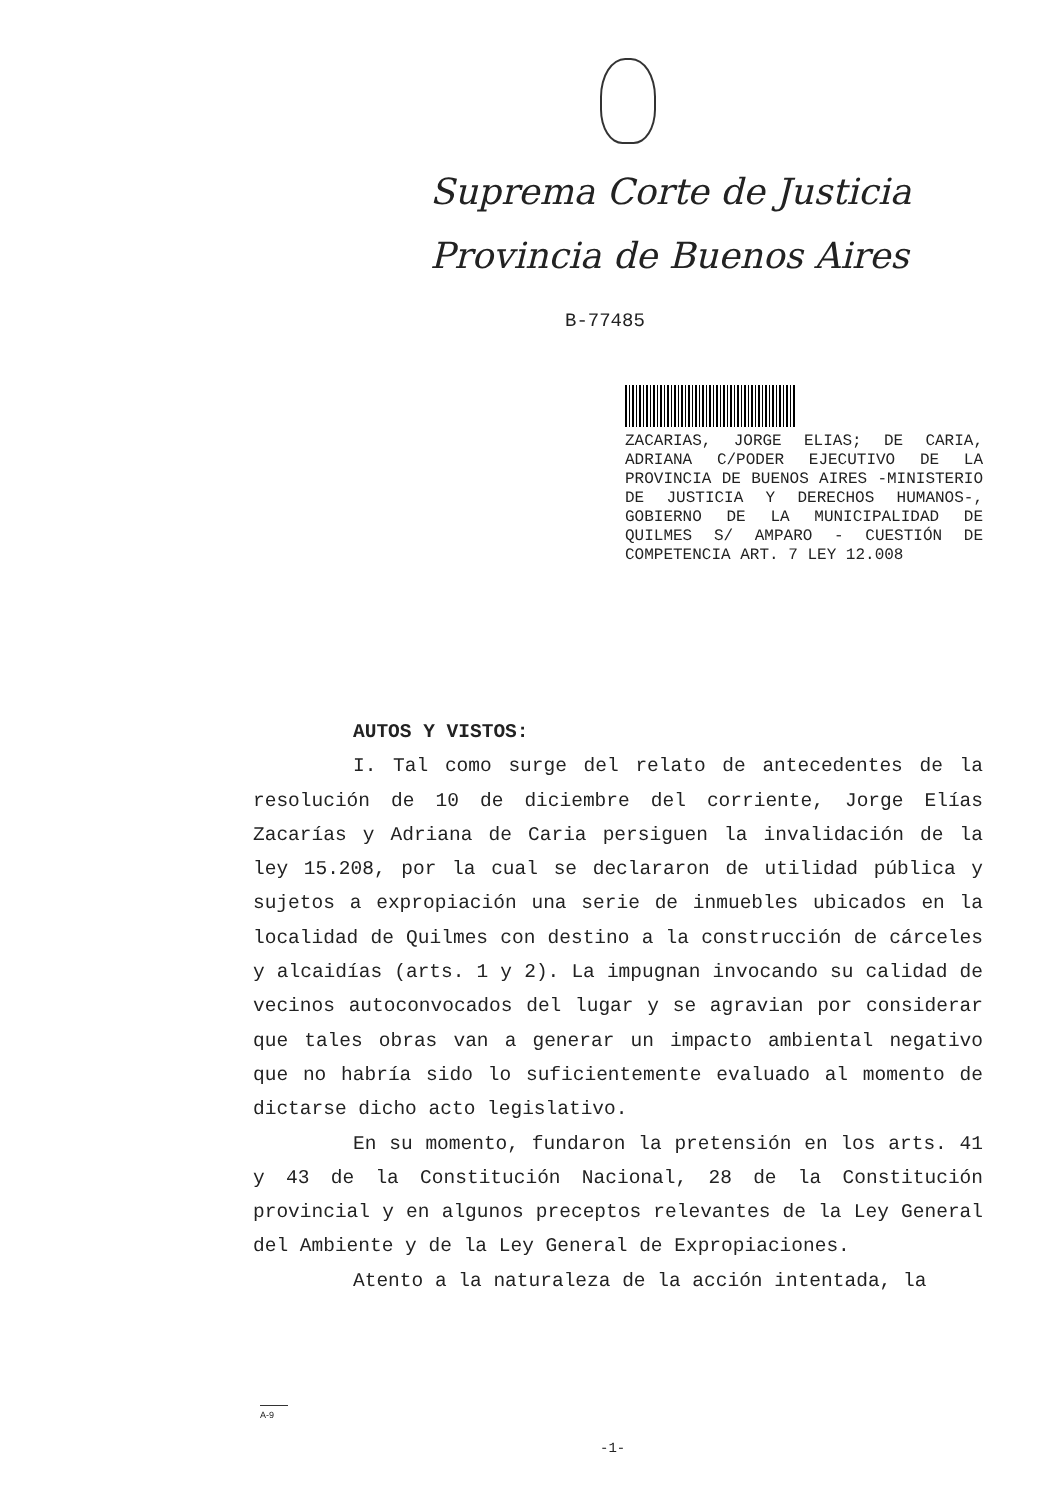Suprema Corte de Justicia
Provincia de Buenos Aires
B-77485
ZACARIAS, JORGE ELIAS; DE CARIA, ADRIANA C/PODER EJECUTIVO DE LA PROVINCIA DE BUENOS AIRES -MINISTERIO DE JUSTICIA Y DERECHOS HUMANOS-, GOBIERNO DE LA MUNICIPALIDAD DE QUILMES S/ AMPARO - CUESTIÓN DE COMPETENCIA ART. 7 LEY 12.008
AUTOS Y VISTOS:
I. Tal como surge del relato de antecedentes de la resolución de 10 de diciembre del corriente, Jorge Elías Zacarías y Adriana de Caria persiguen la invalidación de la ley 15.208, por la cual se declararon de utilidad pública y sujetos a expropiación una serie de inmuebles ubicados en la localidad de Quilmes con destino a la construcción de cárceles y alcaidías (arts. 1 y 2). La impugnan invocando su calidad de vecinos autoconvocados del lugar y se agravian por considerar que tales obras van a generar un impacto ambiental negativo que no habría sido lo suficientemente evaluado al momento de dictarse dicho acto legislativo.
En su momento, fundaron la pretensión en los arts. 41 y 43 de la Constitución Nacional, 28 de la Constitución provincial y en algunos preceptos relevantes de la Ley General del Ambiente y de la Ley General de Expropiaciones.
Atento a la naturaleza de la acción intentada, la
A-9
-1-